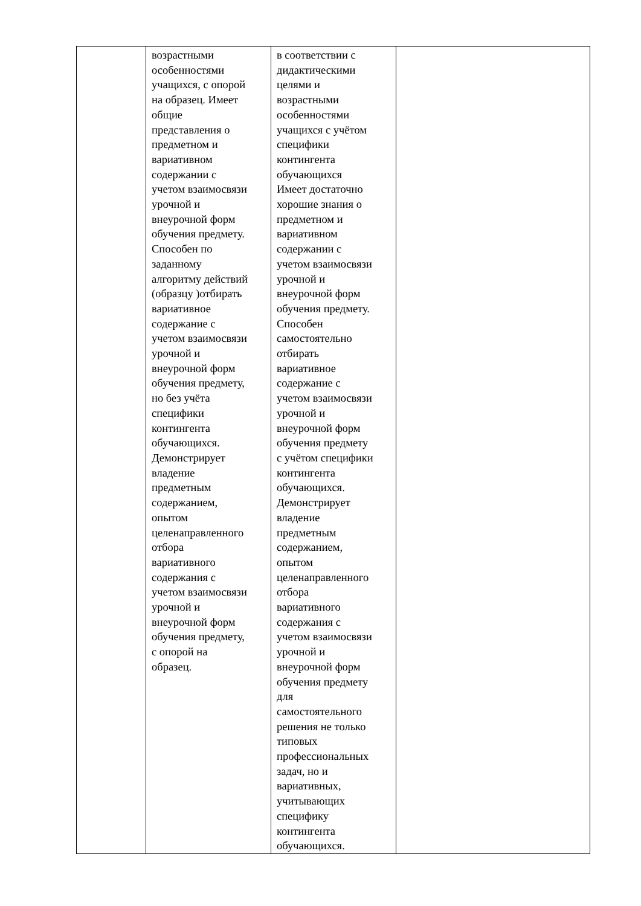| | возрастными особенностями учащихся, с опорой на образец. Имеет общие представления о предметном и вариативном содержании с учетом взаимосвязи урочной и внеурочной форм обучения предмету. Способен по заданному алгоритму действий (образцу )отбирать вариативное содержание с учетом взаимосвязи урочной и внеурочной форм обучения предмету, но без учёта специфики контингента обучающихся. Демонстрирует владение предметным содержанием, опытом целенаправленного отбора вариативного содержания с учетом взаимосвязи урочной и внеурочной форм обучения предмету, с опорой на образец. | в соответствии с дидактическими целями и возрастными особенностями учащихся с учётом специфики контингента обучающихся Имеет достаточно хорошие знания о предметном и вариативном содержании с учетом взаимосвязи урочной и внеурочной форм обучения предмету. Способен самостоятельно отбирать вариативное содержание с учетом взаимосвязи урочной и внеурочной форм обучения предмету с учётом специфики контингента обучающихся. Демонстрирует владение предметным содержанием, опытом целенаправленного отбора вариативного содержания с учетом взаимосвязи урочной и внеурочной форм обучения предмету для самостоятельного решения не только типовых профессиональных задач, но и вариативных, учитывающих специфику контингента обучающихся. | |